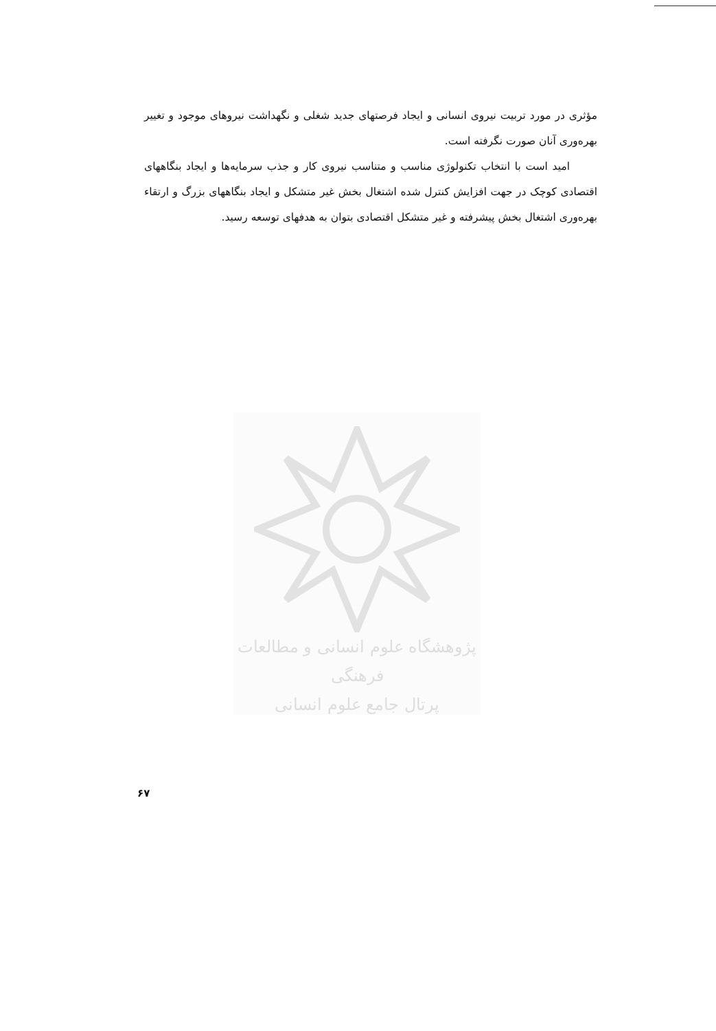مؤثری در مورد تربیت نیروی انسانی و ایجاد فرصتهای جدید شغلی و نگهداشت نیروهای موجود و تغییر بهره‌وری آنان صورت نگرفته است.
امید است با انتخاب تکنولوژی مناسب و متناسب نیروی کار و جذب سرمایه‌ها و ایجاد بنگاههای اقتصادی کوچک در جهت افزایش کنترل شده اشتغال بخش غیر متشکل و ایجاد بنگاههای بزرگ و ارتقاء بهره‌وری اشتغال بخش پیشرفته و غیر متشکل اقتصادی بتوان به هدفهای توسعه رسید.
پژوهشگاه علوم انسانی و مطالعات فرهنگی
پرتال جامع علوم انسانی
۶۷